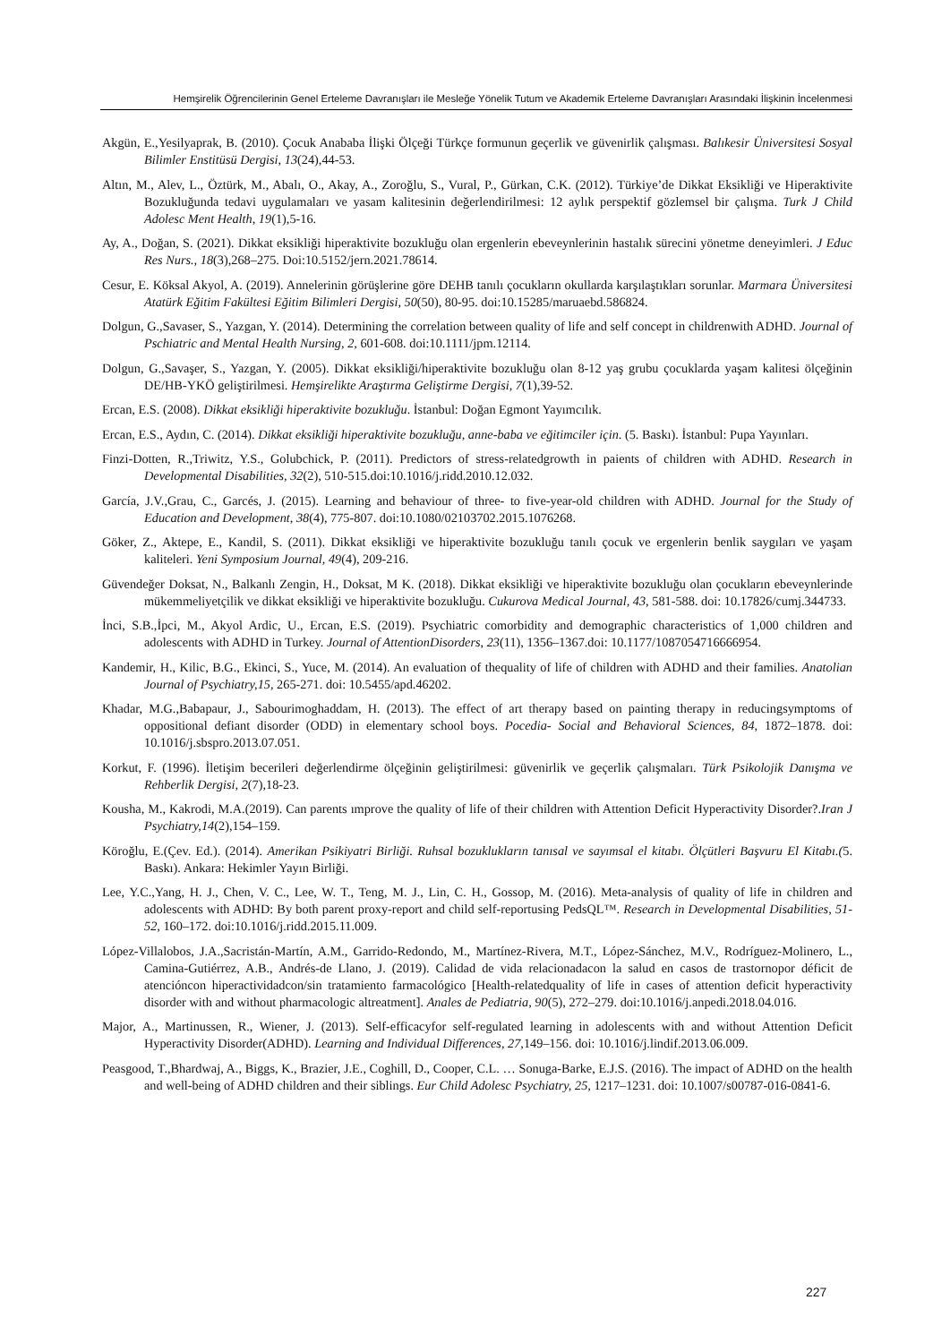Hemşirelik Öğrencilerinin Genel Erteleme Davranışları ile Mesleğe Yönelik Tutum ve Akademik Erteleme Davranışları Arasındaki İlişkinin İncelenmesi
Akgün, E.,Yesilyaprak, B. (2010). Çocuk Anababa İlişki Ölçeği Türkçe formunun geçerlik ve güvenirlik çalışması. Balıkesir Üniversitesi Sosyal Bilimler Enstitüsü Dergisi, 13(24),44-53.
Altın, M., Alev, L., Öztürk, M., Abalı, O., Akay, A., Zoroğlu, S., Vural, P., Gürkan, C.K. (2012). Türkiye’de Dikkat Eksikliği ve Hiperaktivite Bozukluğunda tedavi uygulamaları ve yasam kalitesinin değerlendirilmesi: 12 aylık perspektif gözlemsel bir çalışma. Turk J Child Adolesc Ment Health, 19(1),5-16.
Ay, A., Doğan, S. (2021). Dikkat eksikliği hiperaktivite bozukluğu olan ergenlerin ebeveynlerinin hastalık sürecini yönetme deneyimleri. J Educ Res Nurs., 18(3),268–275. Doi:10.5152/jern.2021.78614.
Cesur, E. Köksal Akyol, A. (2019). Annelerinin görüşlerine göre DEHB tanılı çocukların okullarda karşılaştıkları sorunlar. Marmara Üniversitesi Atatürk Eğitim Fakültesi Eğitim Bilimleri Dergisi, 50(50), 80-95. doi:10.15285/maruaebd.586824.
Dolgun, G.,Savaser, S., Yazgan, Y. (2014). Determining the correlation between quality of life and self concept in childrenwith ADHD. Journal of Pschiatric and Mental Health Nursing, 2, 601-608. doi:10.1111/jpm.12114.
Dolgun, G.,Savaşer, S., Yazgan, Y. (2005). Dikkat eksikliği/hiperaktivite bozukluğu olan 8-12 yaş grubu çocuklarda yaşam kalitesi ölçeğinin DE/HB-YKÖ geliştirilmesi. Hemşirelikte Araştırma Geliştirme Dergisi, 7(1),39-52.
Ercan, E.S. (2008). Dikkat eksikliği hiperaktivite bozukluğu. İstanbul: Doğan Egmont Yayımcılık.
Ercan, E.S., Aydın, C. (2014). Dikkat eksikliği hiperaktivite bozukluğu, anne-baba ve eğitimciler için. (5. Baskı). İstanbul: Pupa Yayınları.
Finzi-Dotten, R.,Triwitz, Y.S., Golubchick, P. (2011). Predictors of stress-relatedgrowth in paients of children with ADHD. Research in Developmental Disabilities, 32(2), 510-515.doi:10.1016/j.ridd.2010.12.032.
García, J.V.,Grau, C., Garcés, J. (2015). Learning and behaviour of three- to five-year-old children with ADHD. Journal for the Study of Education and Development, 38(4), 775-807. doi:10.1080/02103702.2015.1076268.
Göker, Z., Aktepe, E., Kandil, S. (2011). Dikkat eksikliği ve hiperaktivite bozukluğu tanılı çocuk ve ergenlerin benlik saygıları ve yaşam kaliteleri. Yeni Symposium Journal, 49(4), 209-216.
Güvendeğer Doksat, N., Balkanlı Zengin, H., Doksat, M K. (2018). Dikkat eksikliği ve hiperaktivite bozukluğu olan çocukların ebeveynlerinde mükemmeliyetçilik ve dikkat eksikliği ve hiperaktivite bozukluğu. Cukurova Medical Journal, 43, 581-588. doi: 10.17826/cumj.344733.
İnci, S.B.,İpci, M., Akyol Ardic, U., Ercan, E.S. (2019). Psychiatric comorbidity and demographic characteristics of 1,000 children and adolescents with ADHD in Turkey. Journal of AttentionDisorders, 23(11), 1356–1367.doi: 10.1177/1087054716666954.
Kandemir, H., Kilic, B.G., Ekinci, S., Yuce, M. (2014). An evaluation of thequality of life of children with ADHD and their families. Anatolian Journal of Psychiatry,15, 265-271. doi: 10.5455/apd.46202.
Khadar, M.G.,Babapaur, J., Sabourimoghaddam, H. (2013). The effect of art therapy based on painting therapy in reducingsymptoms of oppositional defiant disorder (ODD) in elementary school boys. Pocedia- Social and Behavioral Sciences, 84, 1872–1878. doi: 10.1016/j.sbspro.2013.07.051.
Korkut, F. (1996). İletişim becerileri değerlendirme ölçeğinin geliştirilmesi: güvenirlik ve geçerlik çalışmaları. Türk Psikolojik Danışma ve Rehberlik Dergisi, 2(7),18-23.
Kousha, M., Kakrodi, M.A.(2019). Can parents ımprove the quality of life of their children with Attention Deficit Hyperactivity Disorder?.Iran J Psychiatry,14(2),154–159.
Köroğlu, E.(Çev. Ed.). (2014). Amerikan Psikiyatri Birliği. Ruhsal bozuklukların tanısal ve sayımsal el kitabı. Ölçütleri Başvuru El Kitabı.(5. Baskı). Ankara: Hekimler Yayın Birliği.
Lee, Y.C.,Yang, H. J., Chen, V. C., Lee, W. T., Teng, M. J., Lin, C. H., Gossop, M. (2016). Meta-analysis of quality of life in children and adolescents with ADHD: By both parent proxy-report and child self-reportusing PedsQL™. Research in Developmental Disabilities, 51-52, 160–172. doi:10.1016/j.ridd.2015.11.009.
López-Villalobos, J.A.,Sacristán-Martín, A.M., Garrido-Redondo, M., Martínez-Rivera, M.T., López-Sánchez, M.V., Rodríguez-Molinero, L., Camina-Gutiérrez, A.B., Andrés-de Llano, J. (2019). Calidad de vida relacionadacon la salud en casos de trastornopor déficit de atencióncon hiperactividadcon/sin tratamiento farmacológico [Health-relatedquality of life in cases of attention deficit hyperactivity disorder with and without pharmacologic altreatment]. Anales de Pediatria, 90(5), 272–279. doi:10.1016/j.anpedi.2018.04.016.
Major, A., Martinussen, R., Wiener, J. (2013). Self-efficacyfor self-regulated learning in adolescents with and without Attention Deficit Hyperactivity Disorder(ADHD). Learning and Individual Differences, 27, 149–156. doi: 10.1016/j.lindif.2013.06.009.
Peasgood, T.,Bhardwaj, A., Biggs, K., Brazier, J.E., Coghill, D., Cooper, C.L. … Sonuga-Barke, E.J.S. (2016). The impact of ADHD on the health and well-being of ADHD children and their siblings. Eur Child Adolesc Psychiatry, 25, 1217–1231. doi: 10.1007/s00787-016-0841-6.
227